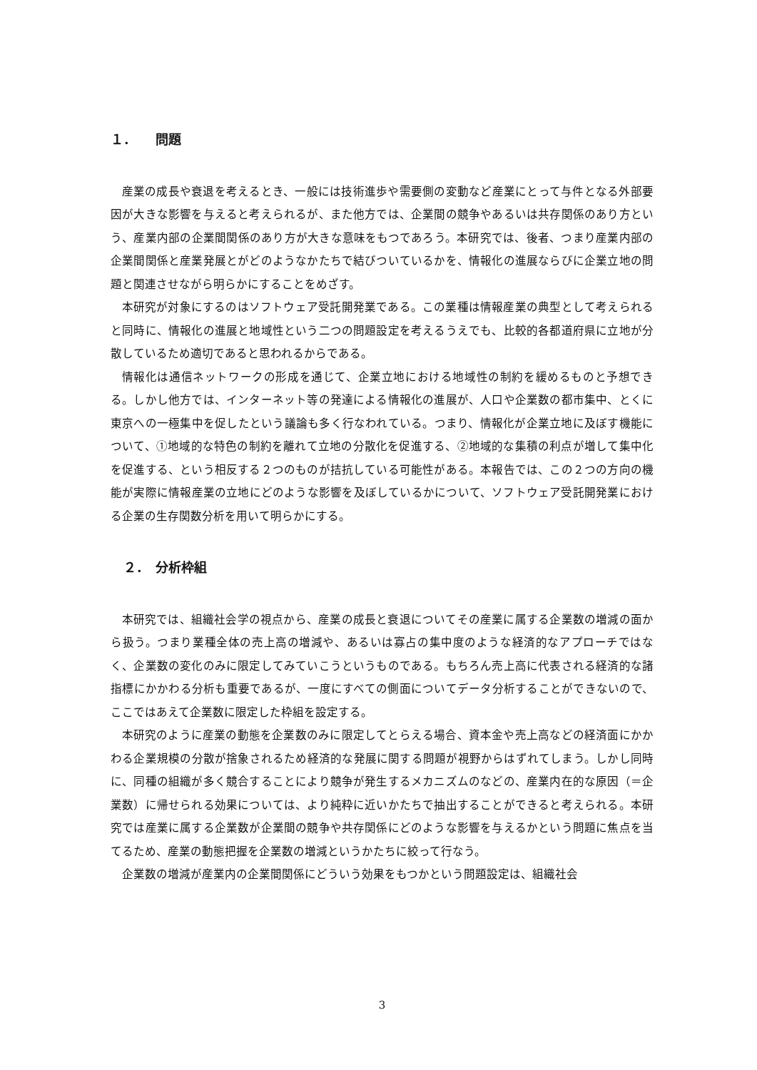１．　　問題
産業の成長や衰退を考えるとき、一般には技術進歩や需要側の変動など産業にとって与件となる外部要因が大きな影響を与えると考えられるが、また他方では、企業間の競争やあるいは共存関係のあり方という、産業内部の企業間関係のあり方が大きな意味をもつであろう。本研究では、後者、つまり産業内部の企業間関係と産業発展とがどのようなかたちで結びついているかを、情報化の進展ならびに企業立地の問題と関連させながら明らかにすることをめざす。
本研究が対象にするのはソフトウェア受託開発業である。この業種は情報産業の典型として考えられると同時に、情報化の進展と地域性という二つの問題設定を考えるうえでも、比較的各都道府県に立地が分散しているため適切であると思われるからである。
情報化は通信ネットワークの形成を通じて、企業立地における地域性の制約を緩めるものと予想できる。しかし他方では、インターネット等の発達による情報化の進展が、人口や企業数の都市集中、とくに東京への一極集中を促したという議論も多く行なわれている。つまり、情報化が企業立地に及ぼす機能について、①地域的な特色の制約を離れて立地の分散化を促進する、②地域的な集積の利点が増して集中化を促進する、という相反する２つのものが拮抗している可能性がある。本報告では、この２つの方向の機能が実際に情報産業の立地にどのような影響を及ぼしているかについて、ソフトウェア受託開発業における企業の生存関数分析を用いて明らかにする。
２．　分析枠組
本研究では、組織社会学の視点から、産業の成長と衰退についてその産業に属する企業数の増減の面から扱う。つまり業種全体の売上高の増減や、あるいは寡占の集中度のような経済的なアプローチではなく、企業数の変化のみに限定してみていこうというものである。もちろん売上高に代表される経済的な諸指標にかかわる分析も重要であるが、一度にすべての側面についてデータ分析することができないので、ここではあえて企業数に限定した枠組を設定する。
本研究のように産業の動態を企業数のみに限定してとらえる場合、資本金や売上高などの経済面にかかわる企業規模の分散が捨象されるため経済的な発展に関する問題が視野からはずれてしまう。しかし同時に、同種の組織が多く競合することにより競争が発生するメカニズムのなどの、産業内在的な原因（＝企業数）に帰せられる効果については、より純粋に近いかたちで抽出することができると考えられる。本研究では産業に属する企業数が企業間の競争や共存関係にどのような影響を与えるかという問題に焦点を当てるため、産業の動態把握を企業数の増減というかたちに絞って行なう。
企業数の増減が産業内の企業間関係にどういう効果をもつかという問題設定は、組織社会
3